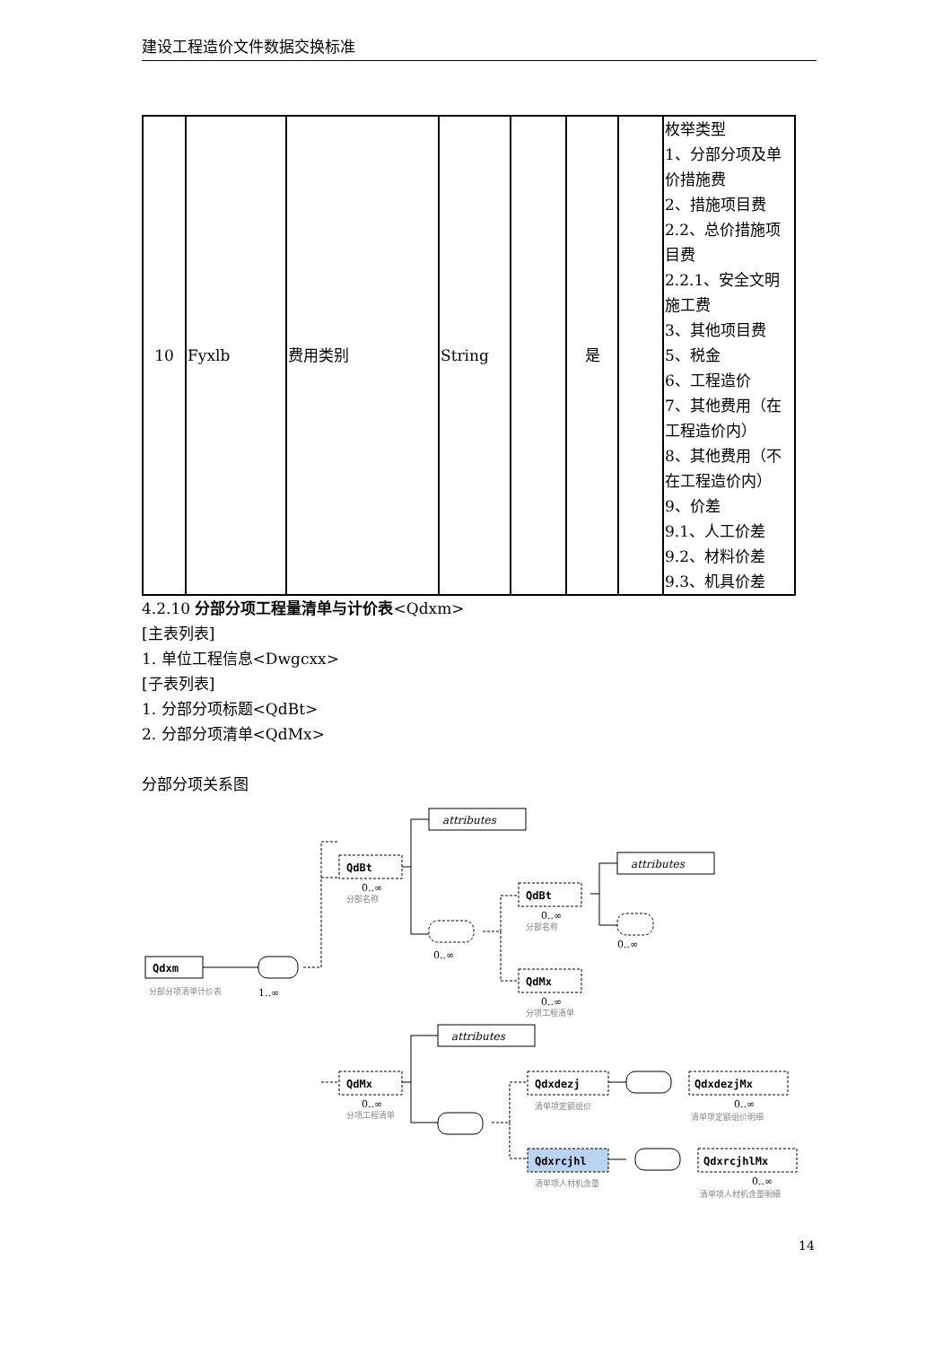建设工程造价文件数据交换标准
| 10 | Fyxlb | 费用类别 | String | | 是 | | 枚举类型 1、分部分项及单价措施费 2、措施项目费 2.2、总价措施项目费 2.2.1、安全文明施工费 3、其他项目费 5、税金 6、工程造价 7、其他费用（在工程造价内） 8、其他费用（不在工程造价内） 9、价差 9.1、人工价差 9.2、材料价差 9.3、机具价差 |
4.2.10 分部分项工程量清单与计价表<Qdxm>
[主表列表]
1. 单位工程信息<Dwgcxx>
[子表列表]
1. 分部分项标题<QdBt>
2. 分部分项清单<QdMx>
分部分项关系图
Qdxm
分部分项清单计价表
1..∞
attributes
QdBt
0..∞
分部名称
0..∞
QdBt
0..∞
分部名称
attributes
0..∞
QdMx
0..∞
分项工程清单
QdMx
0..∞
分项工程清单
attributes
Qdxdezj
清单项定额组价
Qdxrcjhl
清单项人材机含量
QdxdezjMx
0..∞
清单项定额组价明细
QdxrcjhlMx
0..∞
清单项人材机含量明细
14